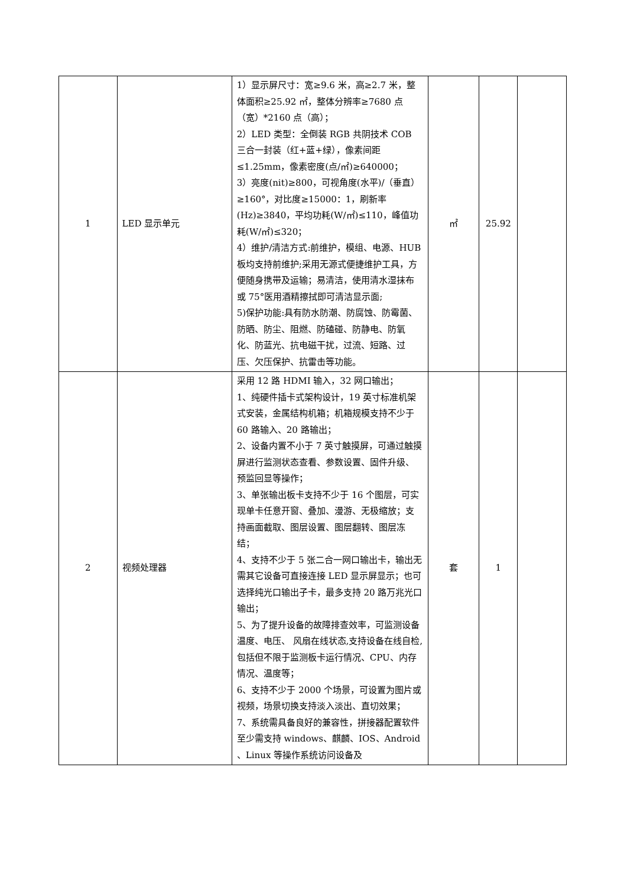| 1 | LED 显示单元 | 1）显示屏尺寸：宽≥9.6 米，高≥2.7 米，整体面积≥25.92 ㎡，整体分辨率≥7680 点（宽）*2160 点（高）； 2）LED 类型：全倒装 RGB 共阴技术 COB 三合一封装（红+蓝+绿），像素间距≤1.25mm，像素密度(点/㎡)≥640000； 3）亮度(nit)≥800，可视角度(水平)/（垂直）≥160°，对比度≥15000：1，刷新率(Hz)≥3840，平均功耗(W/㎡)≤110，峰值功耗(W/㎡)≤320； 4）维护/清洁方式:前维护，模组、电源、HUB 板均支持前维护;采用无源式便捷维护工具，方便随身携带及运输；易清洁，使用清水湿抹布或 75°医用酒精擦拭即可清洁显示面; 5)保护功能:具有防水防潮、防腐蚀、防霉菌、防晒、防尘、阻燃、防磕碰、防静电、防氧化、防蓝光、抗电磁干扰，过流、短路、过压、欠压保护、抗雷击等功能。 | ㎡ | 25.92 | |
| 2 | 视频处理器 | 采用 12 路 HDMI 输入，32 网口输出； 1、纯硬件插卡式架构设计，19 英寸标准机架式安装，金属结构机箱；机箱规模支持不少于 60 路输入、20 路输出； 2、设备内置不小于 7 英寸触摸屏，可通过触摸屏进行监测状态查看、参数设置、固件升级、预监回显等操作； 3、单张输出板卡支持不少于 16 个图层，可实现单卡任意开窗、叠加、漫游、无极缩放；支持画面截取、图层设置、图层翻转、图层冻结； 4、支持不少于 5 张二合一网口输出卡，输出无需其它设备可直接连接 LED 显示屏显示；也可选择纯光口输出子卡，最多支持 20 路万兆光口输出； 5、为了提升设备的故障排查效率，可监测设备温度、电压、 风扇在线状态,支持设备在线自检,包括但不限于监测板卡运行情况、CPU、内存情况、温度等； 6、支持不少于 2000 个场景，可设置为图片或视频，场景切换支持淡入淡出、直切效果； 7、系统需具备良好的兼容性，拼接器配置软件至少需支持 windows、麒麟、IOS、Android 、Linux 等操作系统访问设备及 | 套 | 1 | |